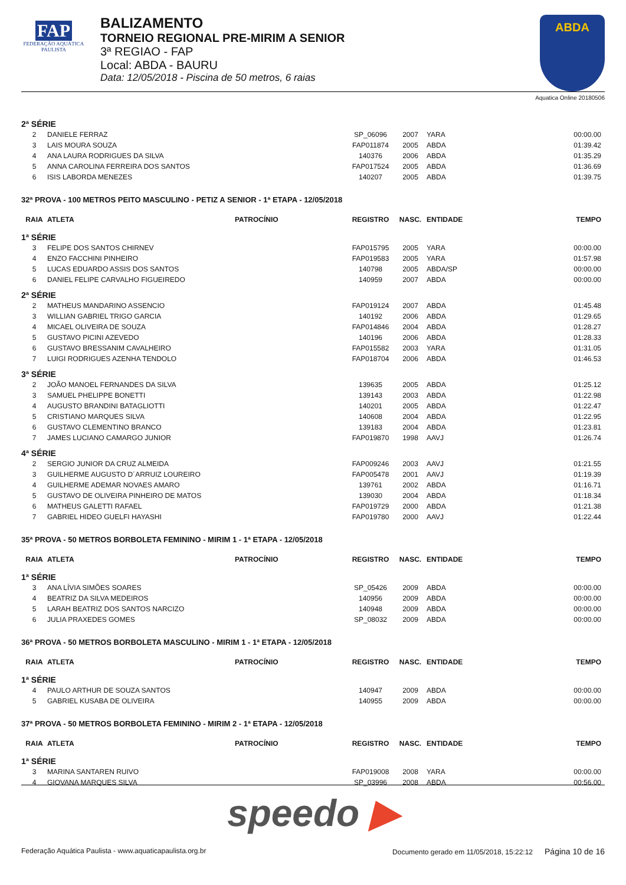FAP
FEDERAÇÃO AQUÁTICA PAULISTA
BALIZAMENTO
TORNEIO REGIONAL PRE-MIRIM A SENIOR
3ª REGIAO - FAP
Local: ABDA - BAURU
Data: 12/05/2018 - Piscina de 50 metros, 6 raias
ABDA
Aquatica Online 20180506
| 2ª SÉRIE | | | | | | |
| 2 | DANIELE FERRAZ | | SP_06096 | 2007 | YARA | 00:00.00 |
| 3 | LAIS MOURA SOUZA | | FAP011874 | 2005 | ABDA | 01:39.42 |
| 4 | ANA LAURA RODRIGUES DA SILVA | | 140376 | 2006 | ABDA | 01:35.29 |
| 5 | ANNA CAROLINA FERREIRA DOS SANTOS | | FAP017524 | 2005 | ABDA | 01:36.69 |
| 6 | ISIS LABORDA MENEZES | | 140207 | 2005 | ABDA | 01:39.75 |
| 32ª PROVA - 100 METROS PEITO MASCULINO - PETIZ A SENIOR - 1ª ETAPA - 12/05/2018 | | | | | | |
| RAIA | ATLETA | PATROCÍNIO | REGISTRO | NASC. | ENTIDADE | TEMPO |
| 1ª SÉRIE | | | | | | |
| 3 | FELIPE DOS SANTOS CHIRNEV | | FAP015795 | 2005 | YARA | 00:00.00 |
| 4 | ENZO FACCHINI PINHEIRO | | FAP019583 | 2005 | YARA | 01:57.98 |
| 5 | LUCAS EDUARDO ASSIS DOS SANTOS | | 140798 | 2005 | ABDA/SP | 00:00.00 |
| 6 | DANIEL FELIPE CARVALHO FIGUEIREDO | | 140959 | 2007 | ABDA | 00:00.00 |
| 2ª SÉRIE | | | | | | |
| 2 | MATHEUS MANDARINO ASSENCIO | | FAP019124 | 2007 | ABDA | 01:45.48 |
| 3 | WILLIAN GABRIEL TRIGO GARCIA | | 140192 | 2006 | ABDA | 01:29.65 |
| 4 | MICAEL OLIVEIRA DE SOUZA | | FAP014846 | 2004 | ABDA | 01:28.27 |
| 5 | GUSTAVO PICINI AZEVEDO | | 140196 | 2006 | ABDA | 01:28.33 |
| 6 | GUSTAVO BRESSANIM CAVALHEIRO | | FAP015582 | 2003 | YARA | 01:31.05 |
| 7 | LUIGI RODRIGUES AZENHA TENDOLO | | FAP018704 | 2006 | ABDA | 01:46.53 |
| 3ª SÉRIE | | | | | | |
| 2 | JOÃO MANOEL FERNANDES DA SILVA | | 139635 | 2005 | ABDA | 01:25.12 |
| 3 | SAMUEL PHELIPPE BONETTI | | 139143 | 2003 | ABDA | 01:22.98 |
| 4 | AUGUSTO BRANDINI BATAGLIOTTI | | 140201 | 2005 | ABDA | 01:22.47 |
| 5 | CRISTIANO MARQUES SILVA | | 140608 | 2004 | ABDA | 01:22.95 |
| 6 | GUSTAVO CLEMENTINO BRANCO | | 139183 | 2004 | ABDA | 01:23.81 |
| 7 | JAMES LUCIANO CAMARGO JUNIOR | | FAP019870 | 1998 | AAVJ | 01:26.74 |
| 4ª SÉRIE | | | | | | |
| 2 | SERGIO JUNIOR DA CRUZ ALMEIDA | | FAP009246 | 2003 | AAVJ | 01:21.55 |
| 3 | GUILHERME AUGUSTO D´ARRUIZ LOUREIRO | | FAP005478 | 2001 | AAVJ | 01:19.39 |
| 4 | GUILHERME ADEMAR NOVAES AMARO | | 139761 | 2002 | ABDA | 01:16.71 |
| 5 | GUSTAVO DE OLIVEIRA PINHEIRO DE MATOS | | 139030 | 2004 | ABDA | 01:18.34 |
| 6 | MATHEUS GALETTI RAFAEL | | FAP019729 | 2000 | ABDA | 01:21.38 |
| 7 | GABRIEL HIDEO GUELFI HAYASHI | | FAP019780 | 2000 | AAVJ | 01:22.44 |
| 35ª PROVA - 50 METROS BORBOLETA FEMININO - MIRIM 1 - 1ª ETAPA - 12/05/2018 | | | | | | |
| RAIA | ATLETA | PATROCÍNIO | REGISTRO | NASC. | ENTIDADE | TEMPO |
| 1ª SÉRIE | | | | | | |
| 3 | ANA LÍVIA SIMÕES SOARES | | SP_05426 | 2009 | ABDA | 00:00.00 |
| 4 | BEATRIZ DA SILVA MEDEIROS | | 140956 | 2009 | ABDA | 00:00.00 |
| 5 | LARAH BEATRIZ DOS SANTOS NARCIZO | | 140948 | 2009 | ABDA | 00:00.00 |
| 6 | JULIA PRAXEDES GOMES | | SP_08032 | 2009 | ABDA | 00:00.00 |
| 36ª PROVA - 50 METROS BORBOLETA MASCULINO - MIRIM 1 - 1ª ETAPA - 12/05/2018 | | | | | | |
| RAIA | ATLETA | PATROCÍNIO | REGISTRO | NASC. | ENTIDADE | TEMPO |
| 1ª SÉRIE | | | | | | |
| 4 | PAULO ARTHUR DE SOUZA SANTOS | | 140947 | 2009 | ABDA | 00:00.00 |
| 5 | GABRIEL KUSABA DE OLIVEIRA | | 140955 | 2009 | ABDA | 00:00.00 |
| 37ª PROVA - 50 METROS BORBOLETA FEMININO - MIRIM 2 - 1ª ETAPA - 12/05/2018 | | | | | | |
| RAIA | ATLETA | PATROCÍNIO | REGISTRO | NASC. | ENTIDADE | TEMPO |
| 1ª SÉRIE | | | | | | |
| 3 | MARINA SANTAREN RUIVO | | FAP019008 | 2008 | YARA | 00:00.00 |
| 4 | GIOVANA MARQUES SILVA | | SP_03996 | 2008 | ABDA | 00:56.00 |
speedo ▶
Federação Aquática Paulista - www.aquaticapaulista.org.br Documento gerado em 11/05/2018, 15:22:12 Página 10 de 16